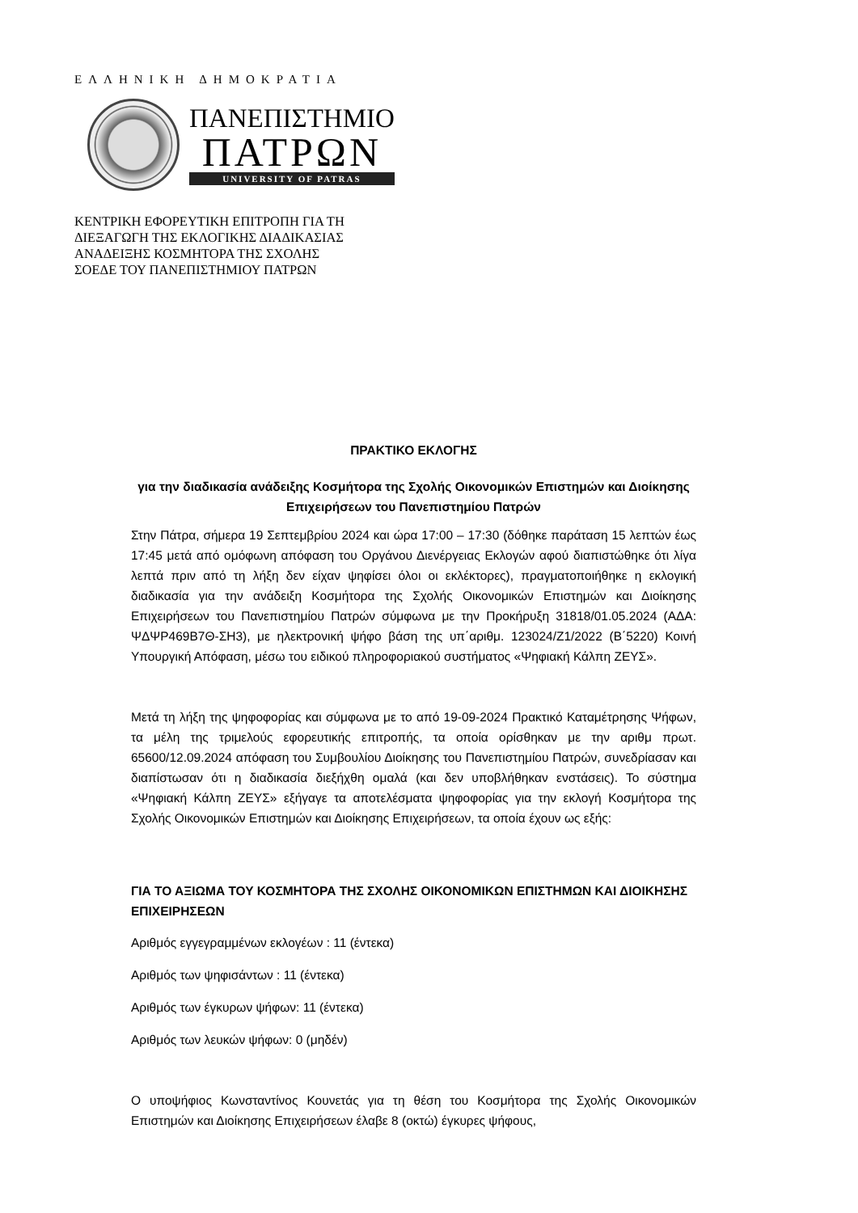ΕΛΛΗΝΙΚΗ ΔΗΜΟΚΡΑΤΙΑ
ΠΑΝΕΠΙΣΤΗΜΙΟ
ΠΑΤΡΩΝ
UNIVERSITY OF PATRAS
ΚΕΝΤΡΙΚΗ ΕΦΟΡΕΥΤΙΚΗ ΕΠΙΤΡΟΠΗ ΓΙΑ ΤΗ
ΔΙΕΞΑΓΩΓΗ ΤΗΣ ΕΚΛΟΓΙΚΗΣ ΔΙΑΔΙΚΑΣΙΑΣ
ΑΝΑΔΕΙΞΗΣ ΚΟΣΜΗΤΟΡΑ ΤΗΣ ΣΧΟΛΗΣ
ΣΟΕΔΕ ΤΟΥ ΠΑΝΕΠΙΣΤΗΜΙΟΥ ΠΑΤΡΩΝ
ΠΡΑΚΤΙΚΟ ΕΚΛΟΓΗΣ
για την διαδικασία ανάδειξης Κοσμήτορα της Σχολής Οικονομικών Επιστημών και Διοίκησης Επιχειρήσεων του Πανεπιστημίου Πατρών
Στην Πάτρα, σήμερα 19 Σεπτεμβρίου 2024 και ώρα 17:00 – 17:30 (δόθηκε παράταση 15 λεπτών έως 17:45 μετά από ομόφωνη απόφαση του Οργάνου Διενέργειας Εκλογών αφού διαπιστώθηκε ότι λίγα λεπτά πριν από τη λήξη δεν είχαν ψηφίσει όλοι οι εκλέκτορες), πραγματοποιήθηκε η εκλογική διαδικασία για την ανάδειξη Κοσμήτορα της Σχολής Οικονομικών Επιστημών και Διοίκησης Επιχειρήσεων του Πανεπιστημίου Πατρών σύμφωνα με την Προκήρυξη 31818/01.05.2024 (ΑΔΑ: ΨΔΨΡ469Β7Θ-ΣΗ3), με ηλεκτρονική ψήφο βάση της υπ΄αριθμ. 123024/Ζ1/2022 (Β΄5220) Κοινή Υπουργική Απόφαση, μέσω του ειδικού πληροφοριακού συστήματος «Ψηφιακή Κάλπη ΖΕΥΣ».
Μετά τη λήξη της ψηφοφορίας και σύμφωνα με το από 19-09-2024 Πρακτικό Καταμέτρησης Ψήφων, τα μέλη της τριμελούς εφορευτικής επιτροπής, τα οποία ορίσθηκαν με την αριθμ πρωτ. 65600/12.09.2024 απόφαση του Συμβουλίου Διοίκησης του Πανεπιστημίου Πατρών, συνεδρίασαν και διαπίστωσαν ότι η διαδικασία διεξήχθη ομαλά (και δεν υποβλήθηκαν ενστάσεις). Το σύστημα «Ψηφιακή Κάλπη ΖΕΥΣ» εξήγαγε τα αποτελέσματα ψηφοφορίας για την εκλογή Κοσμήτορα της Σχολής Οικονομικών Επιστημών και Διοίκησης Επιχειρήσεων, τα οποία έχουν ως εξής:
ΓΙΑ ΤΟ ΑΞΙΩΜΑ ΤΟΥ ΚΟΣΜΗΤΟΡΑ ΤΗΣ ΣΧΟΛΗΣ ΟΙΚΟΝΟΜΙΚΩΝ ΕΠΙΣΤΗΜΩΝ ΚΑΙ ΔΙΟΙΚΗΣΗΣ ΕΠΙΧΕΙΡΗΣΕΩΝ
Αριθμός εγγεγραμμένων εκλογέων : 11 (έντεκα)
Αριθμός των ψηφισάντων : 11 (έντεκα)
Αριθμός των έγκυρων ψήφων: 11 (έντεκα)
Αριθμός των λευκών ψήφων: 0 (μηδέν)
Ο υποψήφιος Κωνσταντίνος Κουνετάς για τη θέση του Κοσμήτορα της Σχολής Οικονομικών Επιστημών και Διοίκησης Επιχειρήσεων έλαβε 8 (οκτώ) έγκυρες ψήφους,